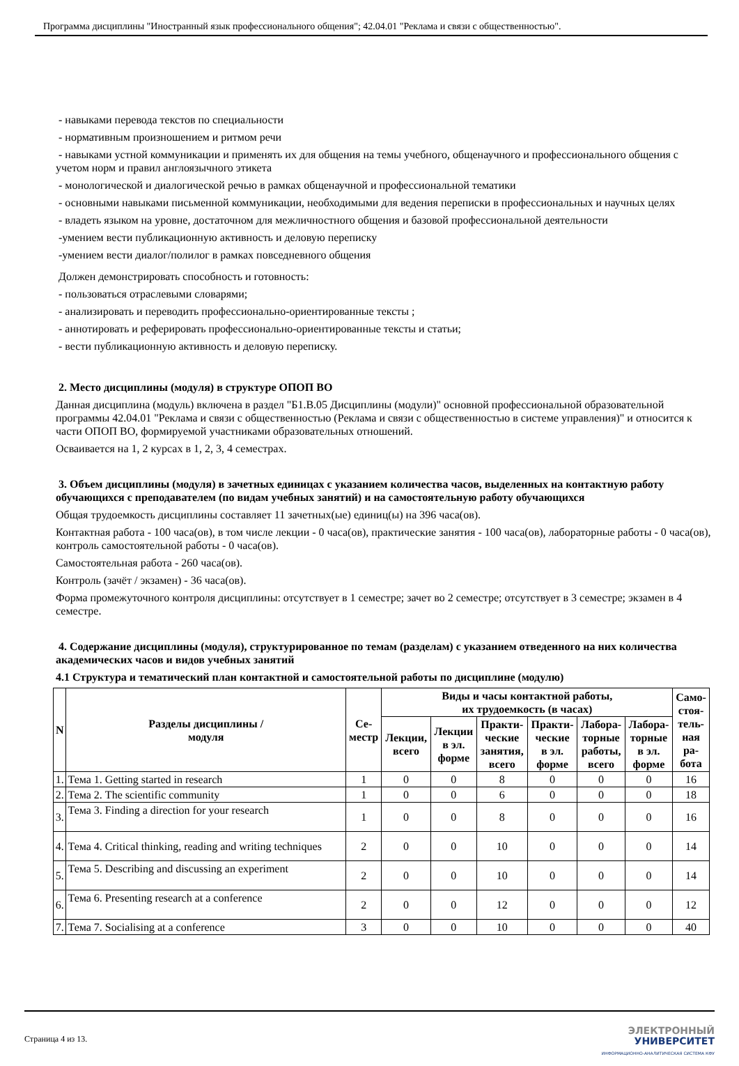Программа дисциплины "Иностранный язык профессионального общения"; 42.04.01 "Реклама и связи с общественностью".
- навыками перевода текстов по специальности
- нормативным произношением и ритмом речи
- навыками устной коммуникации и применять их для общения на темы учебного, общенаучного и профессионального общения с учетом норм и правил англоязычного этикета
- монологической и диалогической речью в рамках общенаучной и профессиональной тематики
- основными навыками письменной коммуникации, необходимыми для ведения переписки в профессиональных и научных целях
- владеть языком на уровне, достаточном для межличностного общения и базовой профессиональной деятельности
-умением вести публикационную активность и деловую переписку
-умением вести диалог/полилог в рамках повседневного общения
Должен демонстрировать способность и готовность:
- пользоваться отраслевыми словарями;
- анализировать и переводить профессионально-ориентированные тексты ;
- аннотировать и реферировать профессионально-ориентированные тексты и статьи;
- вести публикационную активность и деловую переписку.
2. Место дисциплины (модуля) в структуре ОПОП ВО
Данная дисциплина (модуль) включена в раздел "Б1.В.05 Дисциплины (модули)" основной профессиональной образовательной программы 42.04.01 "Реклама и связи с общественностью (Реклама и связи с общественностью в системе управления)" и относится к части ОПОП ВО, формируемой участниками образовательных отношений.
Осваивается на 1, 2 курсах в 1, 2, 3, 4 семестрах.
3. Объем дисциплины (модуля) в зачетных единицах с указанием количества часов, выделенных на контактную работу обучающихся с преподавателем (по видам учебных занятий) и на самостоятельную работу обучающихся
Общая трудоемкость дисциплины составляет 11 зачетных(ые) единиц(ы) на 396 часа(ов).
Контактная работа - 100 часа(ов), в том числе лекции - 0 часа(ов), практические занятия - 100 часа(ов), лабораторные работы - 0 часа(ов), контроль самостоятельной работы - 0 часа(ов).
Самостоятельная работа - 260 часа(ов).
Контроль (зачёт / экзамен) - 36 часа(ов).
Форма промежуточного контроля дисциплины: отсутствует в 1 семестре; зачет во 2 семестре; отсутствует в 3 семестре; экзамен в 4 семестре.
4. Содержание дисциплины (модуля), структурированное по темам (разделам) с указанием отведенного на них количества академических часов и видов учебных занятий
4.1 Структура и тематический план контактной и самостоятельной работы по дисциплине (модулю)
| N | Разделы дисциплины / модуля | Се- местр | Виды и часы контактной работы, их трудоемкость (в часах) | | | | | | Само- стоя- тель- ная ра- бота |
| --- | --- | --- | --- | --- | --- | --- | --- | --- | --- |
| | | | Лекции, всего | Лекции в эл. форме | Практи- ческие занятия, всего | Практи- ческие в эл. форме | Лабора- торные работы, всего | Лабора- торные в эл. форме | |
| 1. | Тема 1. Getting started in research | 1 | 0 | 0 | 8 | 0 | 0 | 0 | 16 |
| 2. | Тема 2. The scientific community | 1 | 0 | 0 | 6 | 0 | 0 | 0 | 18 |
| 3. | Тема 3. Finding a direction for your research | 1 | 0 | 0 | 8 | 0 | 0 | 0 | 16 |
| 4. | Тема 4. Critical thinking, reading and writing techniques | 2 | 0 | 0 | 10 | 0 | 0 | 0 | 14 |
| 5. | Тема 5. Describing and discussing an experiment | 2 | 0 | 0 | 10 | 0 | 0 | 0 | 14 |
| 6. | Тема 6. Presenting research at a conference | 2 | 0 | 0 | 12 | 0 | 0 | 0 | 12 |
| 7. | Тема 7. Socialising at a conference | 3 | 0 | 0 | 10 | 0 | 0 | 0 | 40 |
Страница 4 из 13.
ЭЛЕКТРОННЫЙ
УНИВЕРСИТЕТ
ИНФОРМАЦИОННО-АНАЛИТИЧЕСКАЯ СИСТЕМА КФУ